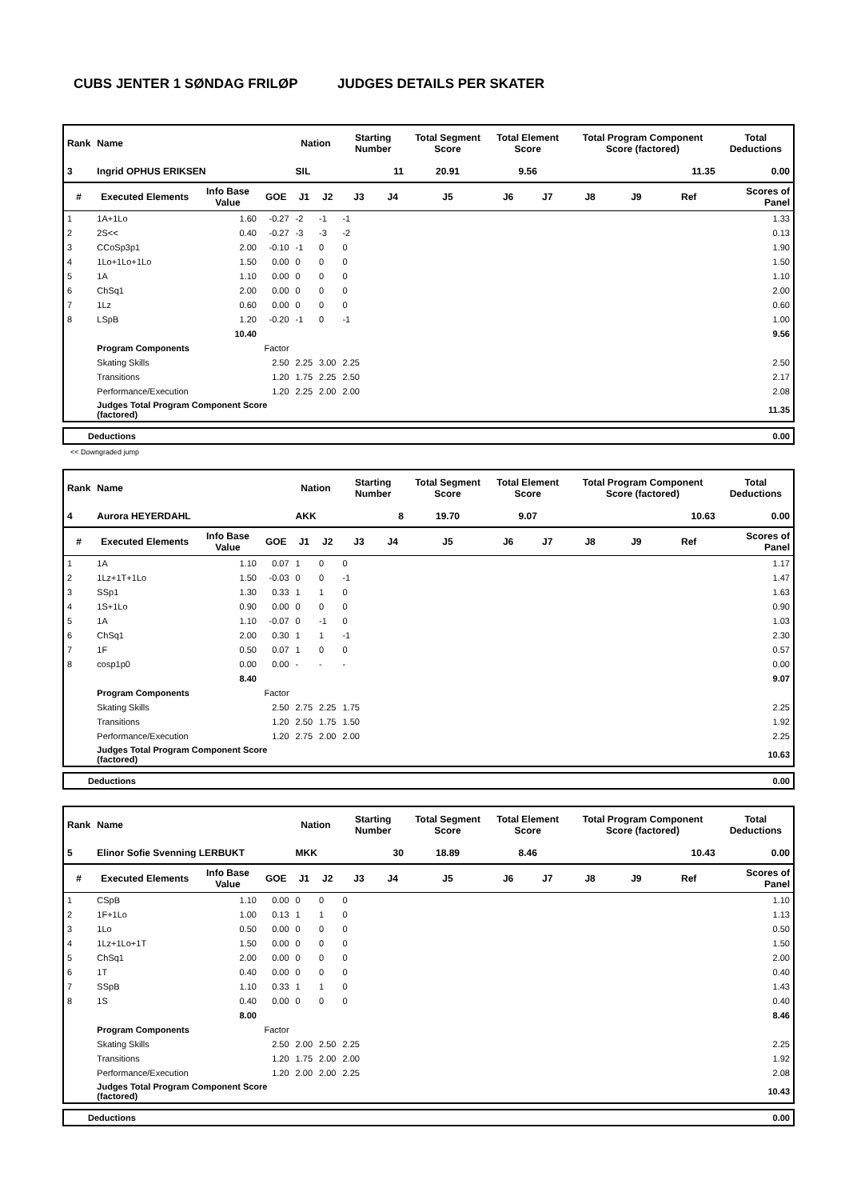CUBS JENTER 1 SØNDAG FRILØP JUDGES DETAILS PER SKATER
| Rank | Name | | | Nation | | Starting Number | | Total Segment Score | Total Element Score | | Total Program Component Score (factored) | | | Total Deductions |
| --- | --- | --- | --- | --- | --- | --- | --- | --- | --- | --- | --- | --- | --- | --- |
| 3 | Ingrid OPHUS ERIKSEN | | | SIL | | 11 | | 20.91 | 9.56 | | 11.35 | | | 0.00 |
| # | Executed Elements | Info Base Value | GOE | J1 | J2 | J3 | J4 | J5 | J6 | J7 | J8 | J9 | Ref | Scores of Panel |
| 1 | 1A+1Lo | 1.60 | -0.27 | -2 | -1 | -1 | | | | | | | | 1.33 |
| 2 | 2S<< | 0.40 | -0.27 | -3 | -3 | -2 | | | | | | | | 0.13 |
| 3 | CCoSp3p1 | 2.00 | -0.10 | -1 | 0 | 0 | | | | | | | | 1.90 |
| 4 | 1Lo+1Lo+1Lo | 1.50 | 0.00 | 0 | 0 | 0 | | | | | | | | 1.50 |
| 5 | 1A | 1.10 | 0.00 | 0 | 0 | 0 | | | | | | | | 1.10 |
| 6 | ChSq1 | 2.00 | 0.00 | 0 | 0 | 0 | | | | | | | | 2.00 |
| 7 | 1Lz | 0.60 | 0.00 | 0 | 0 | 0 | | | | | | | | 0.60 |
| 8 | LSpB | 1.20 | -0.20 | -1 | 0 | -1 | | | | | | | | 1.00 |
| | | 10.40 | | | | | | | | | | | | 9.56 |
| | Program Components | | Factor | | | | | | | | | | | |
| | Skating Skills | | 2.50 | 2.25 | 3.00 | 2.25 | | | | | | | | 2.50 |
| | Transitions | | 1.20 | 1.75 | 2.25 | 2.50 | | | | | | | | 2.17 |
| | Performance/Execution | | 1.20 | 2.25 | 2.00 | 2.00 | | | | | | | | 2.08 |
| | Judges Total Program Component Score (factored) | | | | | | | | | | | | | 11.35 |
| Deductions | 0.00 |
<< Downgraded jump
| Rank | Name | | | Nation | | Starting Number | | Total Segment Score | Total Element Score | | Total Program Component Score (factored) | | | Total Deductions |
| --- | --- | --- | --- | --- | --- | --- | --- | --- | --- | --- | --- | --- | --- | --- |
| 4 | Aurora HEYERDAHL | | | AKK | | 8 | | 19.70 | 9.07 | | 10.63 | | | 0.00 |
| # | Executed Elements | Info Base Value | GOE | J1 | J2 | J3 | J4 | J5 | J6 | J7 | J8 | J9 | Ref | Scores of Panel |
| 1 | 1A | 1.10 | 0.07 | 1 | 0 | 0 | | | | | | | | 1.17 |
| 2 | 1Lz+1T+1Lo | 1.50 | -0.03 | 0 | 0 | -1 | | | | | | | | 1.47 |
| 3 | SSp1 | 1.30 | 0.33 | 1 | 1 | 0 | | | | | | | | 1.63 |
| 4 | 1S+1Lo | 0.90 | 0.00 | 0 | 0 | 0 | | | | | | | | 0.90 |
| 5 | 1A | 1.10 | -0.07 | 0 | -1 | 0 | | | | | | | | 1.03 |
| 6 | ChSq1 | 2.00 | 0.30 | 1 | 1 | -1 | | | | | | | | 2.30 |
| 7 | 1F | 0.50 | 0.07 | 1 | 0 | 0 | | | | | | | | 0.57 |
| 8 | cosp1p0 | 0.00 | 0.00 | - | - | - | | | | | | | | 0.00 |
| | | 8.40 | | | | | | | | | | | | 9.07 |
| | Program Components | | Factor | | | | | | | | | | | |
| | Skating Skills | | 2.50 | 2.75 | 2.25 | 1.75 | | | | | | | | 2.25 |
| | Transitions | | 1.20 | 2.50 | 1.75 | 1.50 | | | | | | | | 1.92 |
| | Performance/Execution | | 1.20 | 2.75 | 2.00 | 2.00 | | | | | | | | 2.25 |
| | Judges Total Program Component Score (factored) | | | | | | | | | | | | | 10.63 |
| Deductions | 0.00 |
| Rank | Name | | | Nation | | Starting Number | | Total Segment Score | Total Element Score | | Total Program Component Score (factored) | | | Total Deductions |
| --- | --- | --- | --- | --- | --- | --- | --- | --- | --- | --- | --- | --- | --- | --- |
| 5 | Elinor Sofie Svenning LERBUKT | | | MKK | | 30 | | 18.89 | 8.46 | | 10.43 | | | 0.00 |
| # | Executed Elements | Info Base Value | GOE | J1 | J2 | J3 | J4 | J5 | J6 | J7 | J8 | J9 | Ref | Scores of Panel |
| 1 | CSpB | 1.10 | 0.00 | 0 | 0 | 0 | | | | | | | | 1.10 |
| 2 | 1F+1Lo | 1.00 | 0.13 | 1 | 1 | 0 | | | | | | | | 1.13 |
| 3 | 1Lo | 0.50 | 0.00 | 0 | 0 | 0 | | | | | | | | 0.50 |
| 4 | 1Lz+1Lo+1T | 1.50 | 0.00 | 0 | 0 | 0 | | | | | | | | 1.50 |
| 5 | ChSq1 | 2.00 | 0.00 | 0 | 0 | 0 | | | | | | | | 2.00 |
| 6 | 1T | 0.40 | 0.00 | 0 | 0 | 0 | | | | | | | | 0.40 |
| 7 | SSpB | 1.10 | 0.33 | 1 | 1 | 0 | | | | | | | | 1.43 |
| 8 | 1S | 0.40 | 0.00 | 0 | 0 | 0 | | | | | | | | 0.40 |
| | | 8.00 | | | | | | | | | | | | 8.46 |
| | Program Components | | Factor | | | | | | | | | | | |
| | Skating Skills | | 2.50 | 2.00 | 2.50 | 2.25 | | | | | | | | 2.25 |
| | Transitions | | 1.20 | 1.75 | 2.00 | 2.00 | | | | | | | | 1.92 |
| | Performance/Execution | | 1.20 | 2.00 | 2.00 | 2.25 | | | | | | | | 2.08 |
| | Judges Total Program Component Score (factored) | | | | | | | | | | | | | 10.43 |
| Deductions | 0.00 |